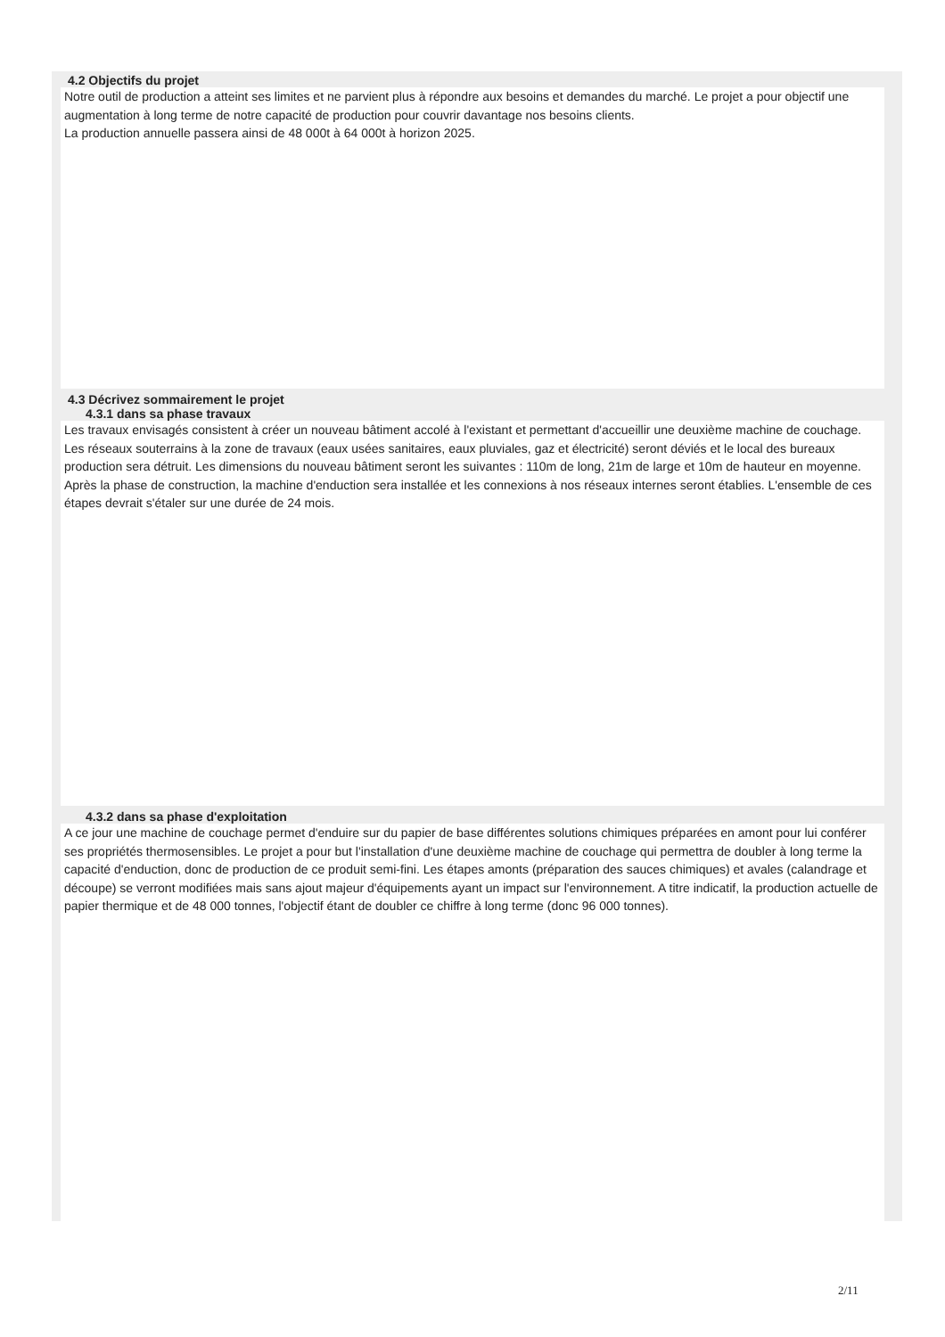4.2 Objectifs du projet
Notre outil de production a atteint ses limites et ne parvient plus à répondre aux besoins et demandes du marché. Le projet a pour objectif une augmentation à long terme de notre capacité de production pour couvrir davantage nos besoins clients.
La production annuelle passera ainsi de 48 000t à 64 000t à horizon 2025.
4.3 Décrivez sommairement le projet
4.3.1 dans sa phase travaux
Les travaux envisagés consistent à créer un nouveau bâtiment accolé à l'existant et permettant d'accueillir une deuxième machine de couchage. Les réseaux souterrains à la zone de travaux (eaux usées sanitaires, eaux pluviales, gaz et électricité) seront déviés et le local des bureaux production sera détruit. Les dimensions du nouveau bâtiment seront les suivantes : 110m de long, 21m de large et 10m de hauteur en moyenne.
Après la phase de construction, la machine d'enduction sera installée et les connexions à nos réseaux internes seront établies. L'ensemble de ces étapes devrait s'étaler sur une durée de 24 mois.
4.3.2 dans sa phase d'exploitation
A ce jour une machine de couchage permet d'enduire sur du papier de base différentes solutions chimiques préparées en amont pour lui conférer ses propriétés thermosensibles. Le projet a pour but l'installation d'une deuxième machine de couchage qui permettra de doubler à long terme la capacité d'enduction, donc de production de ce produit semi-fini. Les étapes amonts (préparation des sauces chimiques) et avales (calandrage et découpe) se verront modifiées mais sans ajout majeur d'équipements ayant un impact sur l'environnement. A titre indicatif, la production actuelle de papier thermique et de 48 000 tonnes, l'objectif étant de doubler ce chiffre à long terme (donc 96 000 tonnes).
2/11